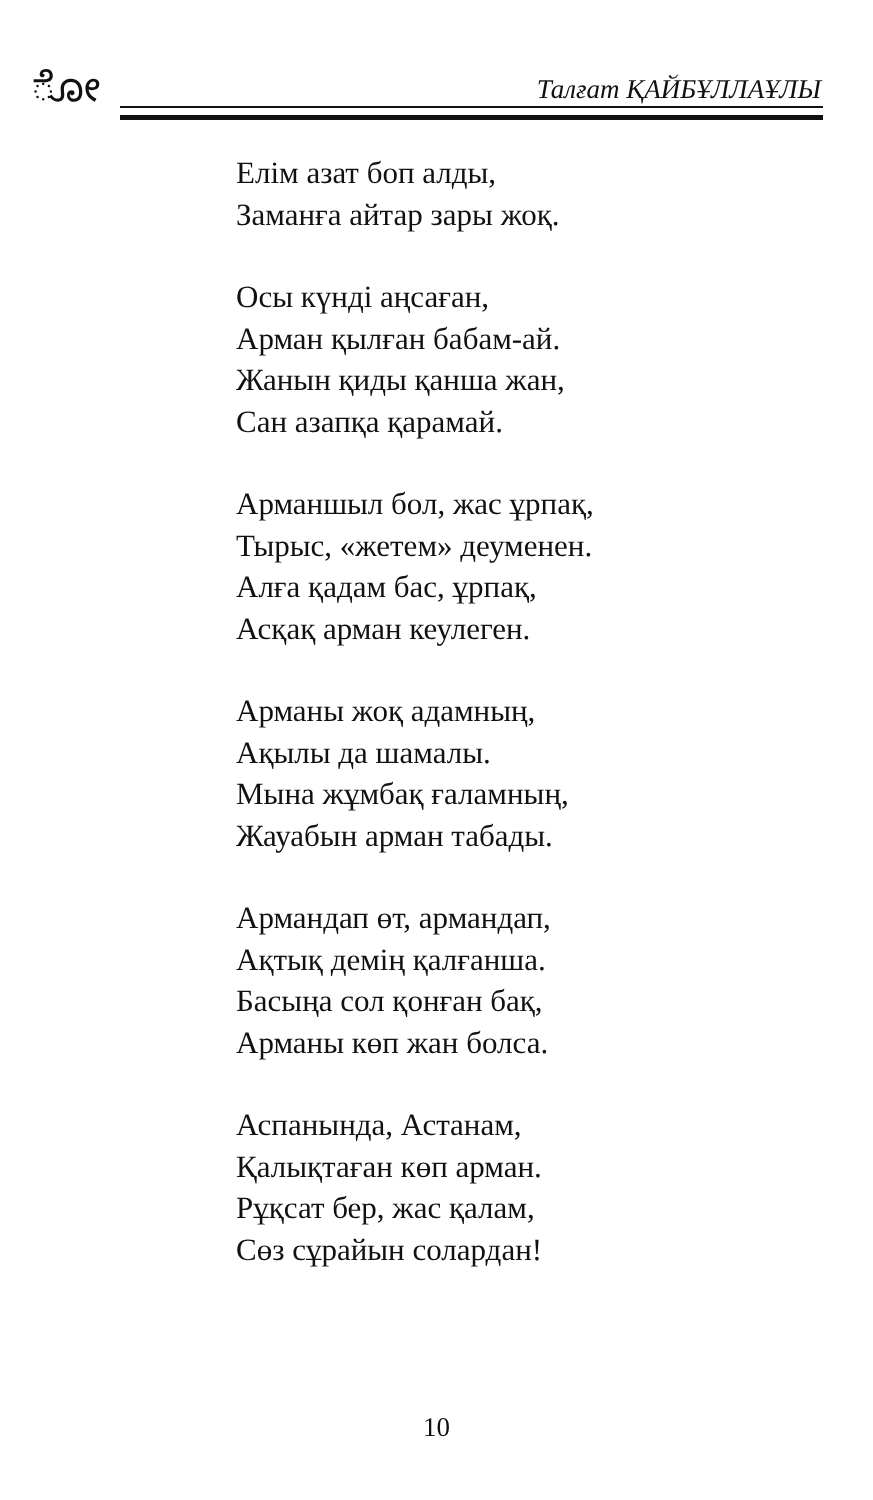ೋ Талғат ҚАЙБҰЛЛАҰЛЫ
Елім азат боп алды,
Заманға айтар зары жоқ.
Осы күнді аңсаған,
Арман қылған бабам-ай.
Жанын қиды қанша жан,
Сан азапқа қарамай.
Арманшыл бол, жас ұрпақ,
Тырыс, «жетем» деуменен.
Алға қадам бас, ұрпақ,
Асқақ арман кеулеген.
Арманы жоқ адамның,
Ақылы да шамалы.
Мына жұмбақ ғаламның,
Жауабын арман табады.
Армандап өт, армандап,
Ақтық демің қалғанша.
Басыңа сол қонған бақ,
Арманы көп жан болса.
Аспанында, Астанам,
Қалықтаған көп арман.
Рұқсат бер, жас қалам,
Сөз сұрайын солардан!
10